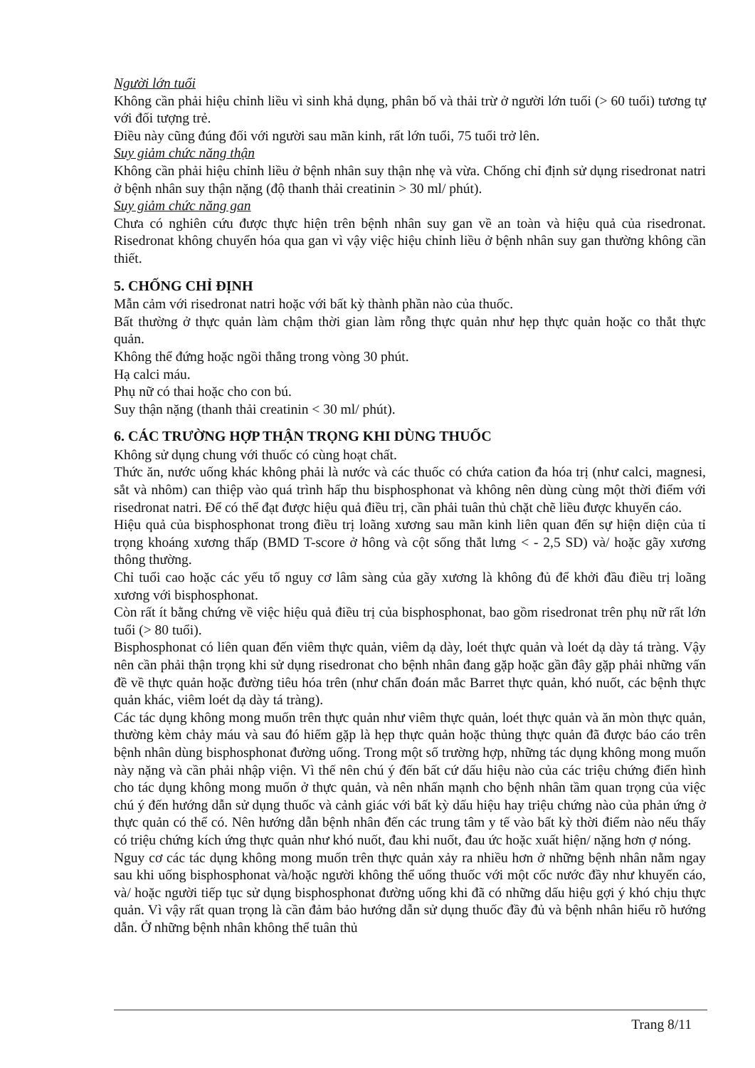Người lớn tuổi
Không cần phải hiệu chỉnh liều vì sinh khả dụng, phân bố và thải trừ ở người lớn tuổi (> 60 tuổi) tương tự với đối tượng trẻ.
Điều này cũng đúng đối với người sau mãn kinh, rất lớn tuổi, 75 tuổi trở lên.
Suy giảm chức năng thận
Không cần phải hiệu chỉnh liều ở bệnh nhân suy thận nhẹ và vừa. Chống chỉ định sử dụng risedronat natri ở bệnh nhân suy thận nặng (độ thanh thải creatinin > 30 ml/ phút).
Suy giảm chức năng gan
Chưa có nghiên cứu được thực hiện trên bệnh nhân suy gan về an toàn và hiệu quả của risedronat. Risedronat không chuyển hóa qua gan vì vậy việc hiệu chỉnh liều ở bệnh nhân suy gan thường không cần thiết.
5. CHỐNG CHỈ ĐỊNH
Mẫn cảm với risedronat natri hoặc với bất kỳ thành phần nào của thuốc.
Bất thường ở thực quản làm chậm thời gian làm rỗng thực quản như hẹp thực quản hoặc co thắt thực quản.
Không thể đứng hoặc ngồi thẳng trong vòng 30 phút.
Hạ calci máu.
Phụ nữ có thai hoặc cho con bú.
Suy thận nặng (thanh thải creatinin < 30 ml/ phút).
6. CÁC TRƯỜNG HỢP THẬN TRỌNG KHI DÙNG THUỐC
Không sử dụng chung với thuốc có cùng hoạt chất.
Thức ăn, nước uống khác không phải là nước và các thuốc có chứa cation đa hóa trị (như calci, magnesi, sắt và nhôm) can thiệp vào quá trình hấp thu bisphosphonat và không nên dùng cùng một thời điểm với risedronat natri. Để có thể đạt được hiệu quả điều trị, cần phải tuân thủ chặt chẽ liều được khuyến cáo.
Hiệu quả của bisphosphonat trong điều trị loãng xương sau mãn kinh liên quan đến sự hiện diện của tỉ trọng khoáng xương thấp (BMD T-score ở hông và cột sống thắt lưng < - 2,5 SD) và/ hoặc gãy xương thông thường.
Chỉ tuổi cao hoặc các yếu tố nguy cơ lâm sàng của gãy xương là không đủ để khởi đầu điều trị loãng xương với bisphosphonat.
Còn rất ít bằng chứng về việc hiệu quả điều trị của bisphosphonat, bao gồm risedronat trên phụ nữ rất lớn tuổi (> 80 tuổi).
Bisphosphonat có liên quan đến viêm thực quản, viêm dạ dày, loét thực quản và loét dạ dày tá tràng. Vậy nên cần phải thận trọng khi sử dụng risedronat cho bệnh nhân đang gặp hoặc gần đây gặp phải những vấn đề về thực quản hoặc đường tiêu hóa trên (như chẩn đoán mắc Barret thực quản, khó nuốt, các bệnh thực quản khác, viêm loét dạ dày tá tràng).
Các tác dụng không mong muốn trên thực quản như viêm thực quản, loét thực quản và ăn mòn thực quản, thường kèm chảy máu và sau đó hiếm gặp là hẹp thực quản hoặc thủng thực quản đã được báo cáo trên bệnh nhân dùng bisphosphonat đường uống. Trong một số trường hợp, những tác dụng không mong muốn này nặng và cần phải nhập viện. Vì thế nên chú ý đến bất cứ dấu hiệu nào của các triệu chứng điển hình cho tác dụng không mong muốn ở thực quản, và nên nhấn mạnh cho bệnh nhân tầm quan trọng của việc chú ý đến hướng dẫn sử dụng thuốc và cảnh giác với bất kỳ dấu hiệu hay triệu chứng nào của phản ứng ở thực quản có thể có. Nên hướng dẫn bệnh nhân đến các trung tâm y tế vào bất kỳ thời điểm nào nếu thấy có triệu chứng kích ứng thực quản như khó nuốt, đau khi nuốt, đau ức hoặc xuất hiện/ nặng hơn ợ nóng.
Nguy cơ các tác dụng không mong muốn trên thực quản xảy ra nhiều hơn ở những bệnh nhân nằm ngay sau khi uống bisphosphonat và/hoặc người không thể uống thuốc với một cốc nước đầy như khuyến cáo, và/ hoặc người tiếp tục sử dụng bisphosphonat đường uống khi đã có những dấu hiệu gợi ý khó chịu thực quản. Vì vậy rất quan trọng là cần đảm bảo hướng dẫn sử dụng thuốc đầy đủ và bệnh nhân hiểu rõ hướng dẫn. Ở những bệnh nhân không thể tuân thủ
Trang 8/11